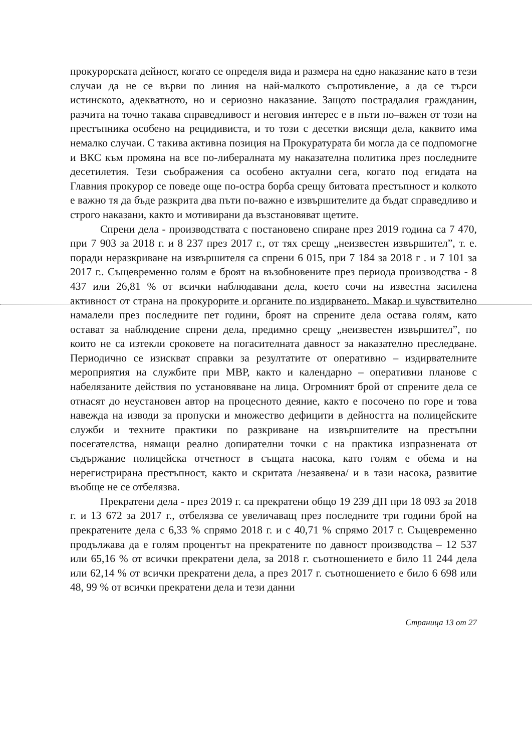прокурорската дейност, когато се определя вида и размера на едно наказание като в тези случаи да не се върви по линия на най-малкото съпротивление, а да се търси истинското, адекватното, но и сериозно наказание. Защото пострадалия гражданин, разчита на точно такава справедливост и неговия интерес е в пъти по–важен от този на престъпника особено на рецидивиста, и то този с десетки висящи дела, каквито има немалко случаи. С такива активна позиция на Прокуратурата би могла да се подпомогне и ВКС към промяна на все по-либералната му наказателна политика през последните десетилетия. Тези съображения са особено актуални сега, когато под егидата на Главния прокурор се поведе още по-остра борба срещу битовата престъпност и колкото е важно тя да бъде разкрита два пъти по-важно е извършителите да бъдат справедливо и строго наказани, както и мотивирани да възстановяват щетите.
Спрени дела - производствата с постановено спиране през 2019 година са 7 470, при 7 903 за 2018 г. и 8 237 през 2017 г., от тях срещу „неизвестен извършител”, т. е. поради неразкриване на извършителя са спрени 6 015, при 7 184 за 2018 г . и 7 101 за 2017 г.. Същевременно голям е броят на възобновените през периода производства - 8 437 или 26,81 % от всички наблюдавани дела, което сочи на известна засилена активност от страна на прокурорите и органите по издирването. Макар и чувствително намалели през последните пет години, броят на спрените дела остава голям, като остават за наблюдение спрени дела, предимно срещу „неизвестен извършител”, по които не са изтекли сроковете на погасителната давност за наказателно преследване. Периодично се изискват справки за резултатите от оперативно – издирвателните мероприятия на службите при МВР, както и календарно – оперативни планове с набелязаните действия по установяване на лица. Огромният брой от спрените дела се отнасят до неустановен автор на процесното деяние, както е посочено по горе и това навежда на изводи за пропуски и множество дефицити в дейността на полицейските служби и техните практики по разкриване на извършителите на престъпни посегателства, нямащи реално допирателни точки с на практика изпразнената от съдържание полицейска отчетност в същата насока, като голям е обема и на нерегистрирана престъпност, както и скритата /незаявена/ и в тази насока, развитие въобще не се отбелязва.
Прекратени дела - през 2019 г. са прекратени общо 19 239 ДП при 18 093 за 2018 г. и 13 672 за 2017 г., отбелязва се увеличаващ през последните три години брой на прекратените дела с 6,33 % спрямо 2018 г. и с 40,71 % спрямо 2017 г. Същевременно продължава да е голям процентът на прекратените по давност производства – 12 537 или 65,16 % от всички прекратени дела, за 2018 г. съотношението е било 11 244 дела или 62,14 % от всички прекратени дела, а през 2017 г. съотношението е било 6 698 или 48, 99 % от всички прекратени дела и тези данни
Страница 13 от 27